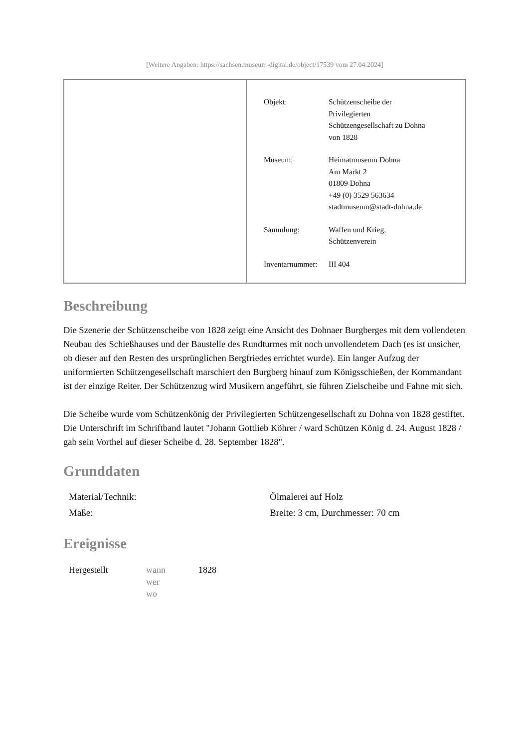[Weitere Angaben: https://sachsen.museum-digital.de/object/17539 vom 27.04.2024]
| Objekt: | Schützenscheibe der Privilegierten Schützengesellschaft zu Dohna von 1828 |
| Museum: | Heimatmuseum Dohna Am Markt 2 01809 Dohna +49 (0) 3529 563634 stadtmuseum@stadt-dohna.de |
| Sammlung: | Waffen und Krieg, Schützenverein |
| Inventarnummer: | III 404 |
Beschreibung
Die Szenerie der Schützenscheibe von 1828 zeigt eine Ansicht des Dohnaer Burgberges mit dem vollendeten Neubau des Schießhauses und der Baustelle des Rundturmes mit noch unvollendetem Dach (es ist unsicher, ob dieser auf den Resten des ursprünglichen Bergfriedes errichtet wurde). Ein langer Aufzug der uniformierten Schützengesellschaft marschiert den Burgberg hinauf zum Königsschießen, der Kommandant ist der einzige Reiter. Der Schützenzug wird Musikern angeführt, sie führen Zielscheibe und Fahne mit sich.
Die Scheibe wurde vom Schützenkönig der Privilegierten Schützengesellschaft zu Dohna von 1828 gestiftet. Die Unterschrift im Schriftband lautet "Johann Gottlieb Köhrer / ward Schützen König d. 24. August 1828 / gab sein Vorthel auf dieser Scheibe d. 28. September 1828".
Grunddaten
| Material/Technik: | Ölmalerei auf Holz |
| Maße: | Breite: 3 cm, Durchmesser: 70 cm |
Ereignisse
| Hergestellt | wann wer wo | 1828 |